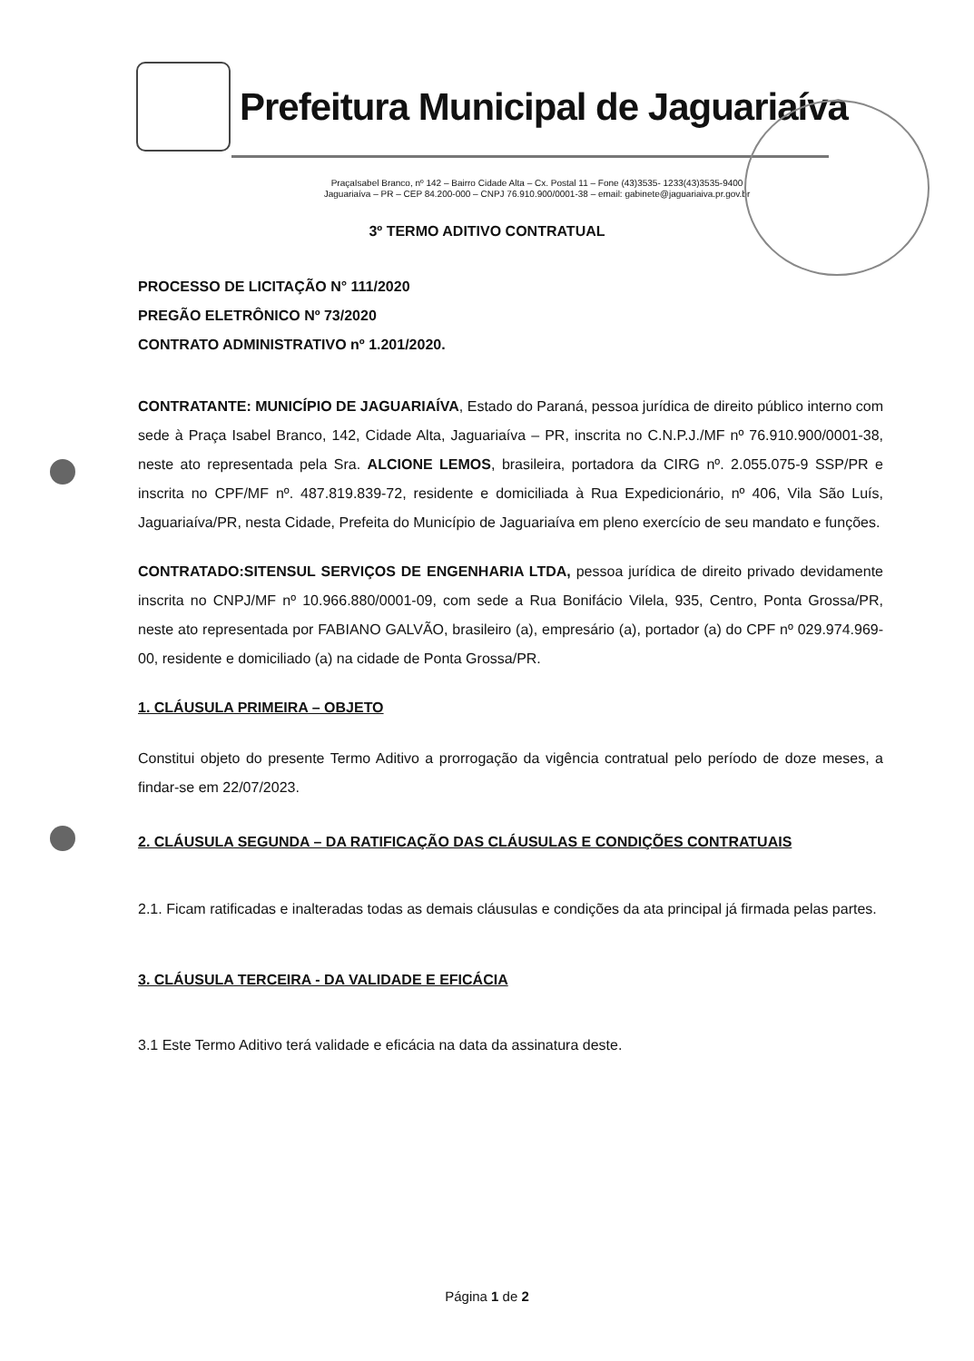Prefeitura Municipal de Jaguariaíva
PraçaIsabel Branco, nº 142 – Bairro Cidade Alta – Cx. Postal 11 – Fone (43)3535- 1233(43)3535-9400
Jaguariaíva – PR – CEP 84.200-000 – CNPJ 76.910.900/0001-38 – email: gabinete@jaguariaiva.pr.gov.br
3º TERMO ADITIVO CONTRATUAL
PROCESSO DE LICITAÇÃO N° 111/2020
PREGÃO ELETRÔNICO Nº 73/2020
CONTRATO ADMINISTRATIVO nº 1.201/2020.
CONTRATANTE: MUNICÍPIO DE JAGUARIAÍVA, Estado do Paraná, pessoa jurídica de direito público interno com sede à Praça Isabel Branco, 142, Cidade Alta, Jaguariaíva – PR, inscrita no C.N.P.J./MF nº 76.910.900/0001-38, neste ato representada pela Sra. ALCIONE LEMOS, brasileira, portadora da CIRG nº. 2.055.075-9 SSP/PR e inscrita no CPF/MF nº. 487.819.839-72, residente e domiciliada à Rua Expedicionário, nº 406, Vila São Luís, Jaguariaíva/PR, nesta Cidade, Prefeita do Município de Jaguariaíva em pleno exercício de seu mandato e funções.
CONTRATADO:SITENSUL SERVIÇOS DE ENGENHARIA LTDA, pessoa jurídica de direito privado devidamente inscrita no CNPJ/MF nº 10.966.880/0001-09, com sede a Rua Bonifácio Vilela, 935, Centro, Ponta Grossa/PR, neste ato representada por FABIANO GALVÃO, brasileiro (a), empresário (a), portador (a) do CPF nº 029.974.969-00, residente e domiciliado (a) na cidade de Ponta Grossa/PR.
1. CLÁUSULA PRIMEIRA – OBJETO
Constitui objeto do presente Termo Aditivo a prorrogação da vigência contratual pelo período de doze meses, a findar-se em 22/07/2023.
2. CLÁUSULA SEGUNDA – DA RATIFICAÇÃO DAS CLÁUSULAS E CONDIÇÕES CONTRATUAIS
2.1. Ficam ratificadas e inalteradas todas as demais cláusulas e condições da ata principal já firmada pelas partes.
3. CLÁUSULA TERCEIRA - DA VALIDADE E EFICÁCIA
3.1 Este Termo Aditivo terá validade e eficácia na data da assinatura deste.
Página 1 de 2